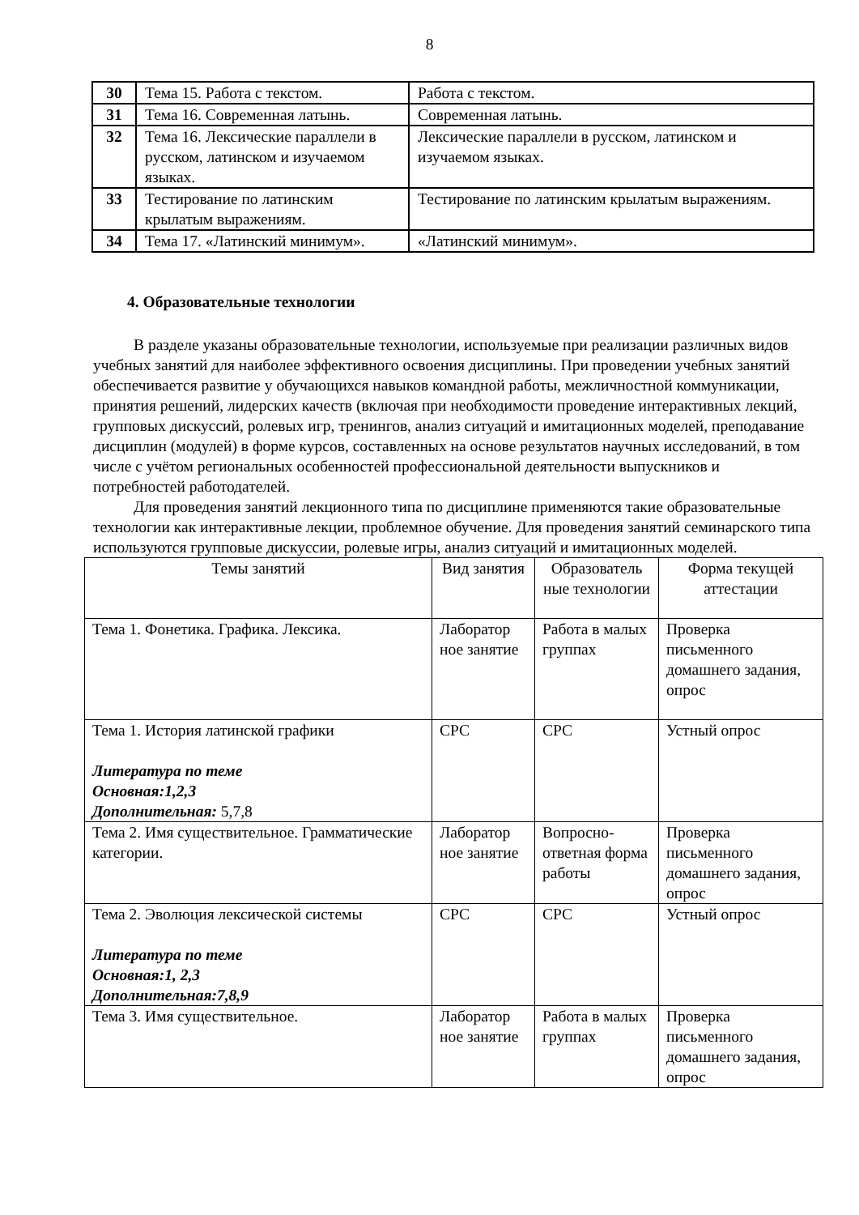8
| 30 | Тема 15. Работа с текстом. | Работа с текстом. |
| 31 | Тема 16. Современная латынь. | Современная латынь. |
| 32 | Тема 16. Лексические параллели в русском, латинском и изучаемом языках. | Лексические параллели в русском, латинском и изучаемом языках. |
| 33 | Тестирование по латинским крылатым выражениям. | Тестирование по латинским крылатым выражениям. |
| 34 | Тема 17. «Латинский минимум». | «Латинский минимум». |
4. Образовательные технологии
В разделе указаны образовательные технологии, используемые при реализации различных видов учебных занятий для наиболее эффективного освоения дисциплины. При проведении учебных занятий обеспечивается развитие у обучающихся навыков командной работы, межличностной коммуникации, принятия решений, лидерских качеств (включая при необходимости проведение интерактивных лекций, групповых дискуссий, ролевых игр, тренингов, анализ ситуаций и имитационных моделей, преподавание дисциплин (модулей) в форме курсов, составленных на основе результатов научных исследований, в том числе с учётом региональных особенностей профессиональной деятельности выпускников и потребностей работодателей.
Для проведения занятий лекционного типа по дисциплине применяются такие образовательные технологии как интерактивные лекции, проблемное обучение. Для проведения занятий семинарского типа используются групповые дискуссии, ролевые игры, анализ ситуаций и имитационных моделей.
| Темы занятий | Вид занятия | Образователь ные технологии | Форма текущей аттестации |
| --- | --- | --- | --- |
| Тема 1. Фонетика. Графика. Лексика. | Лаборатор ное занятие | Работа в малых группах | Проверка письменного домашнего задания, опрос |
| Тема 1. История латинской графики Литература по теме Основная:1,2,3 Дополнительная: 5,7,8 | СРС | СРС | Устный опрос |
| Тема 2. Имя существительное. Грамматические категории. | Лаборатор ное занятие | Вопросно-ответная форма работы | Проверка письменного домашнего задания, опрос |
| Тема 2. Эволюция лексической системы Литература по теме Основная:1, 2,3 Дополнительная:7,8,9 | СРС | СРС | Устный опрос |
| Тема 3. Имя существительное. | Лаборатор ное занятие | Работа в малых группах | Проверка письменного домашнего задания, опрос |